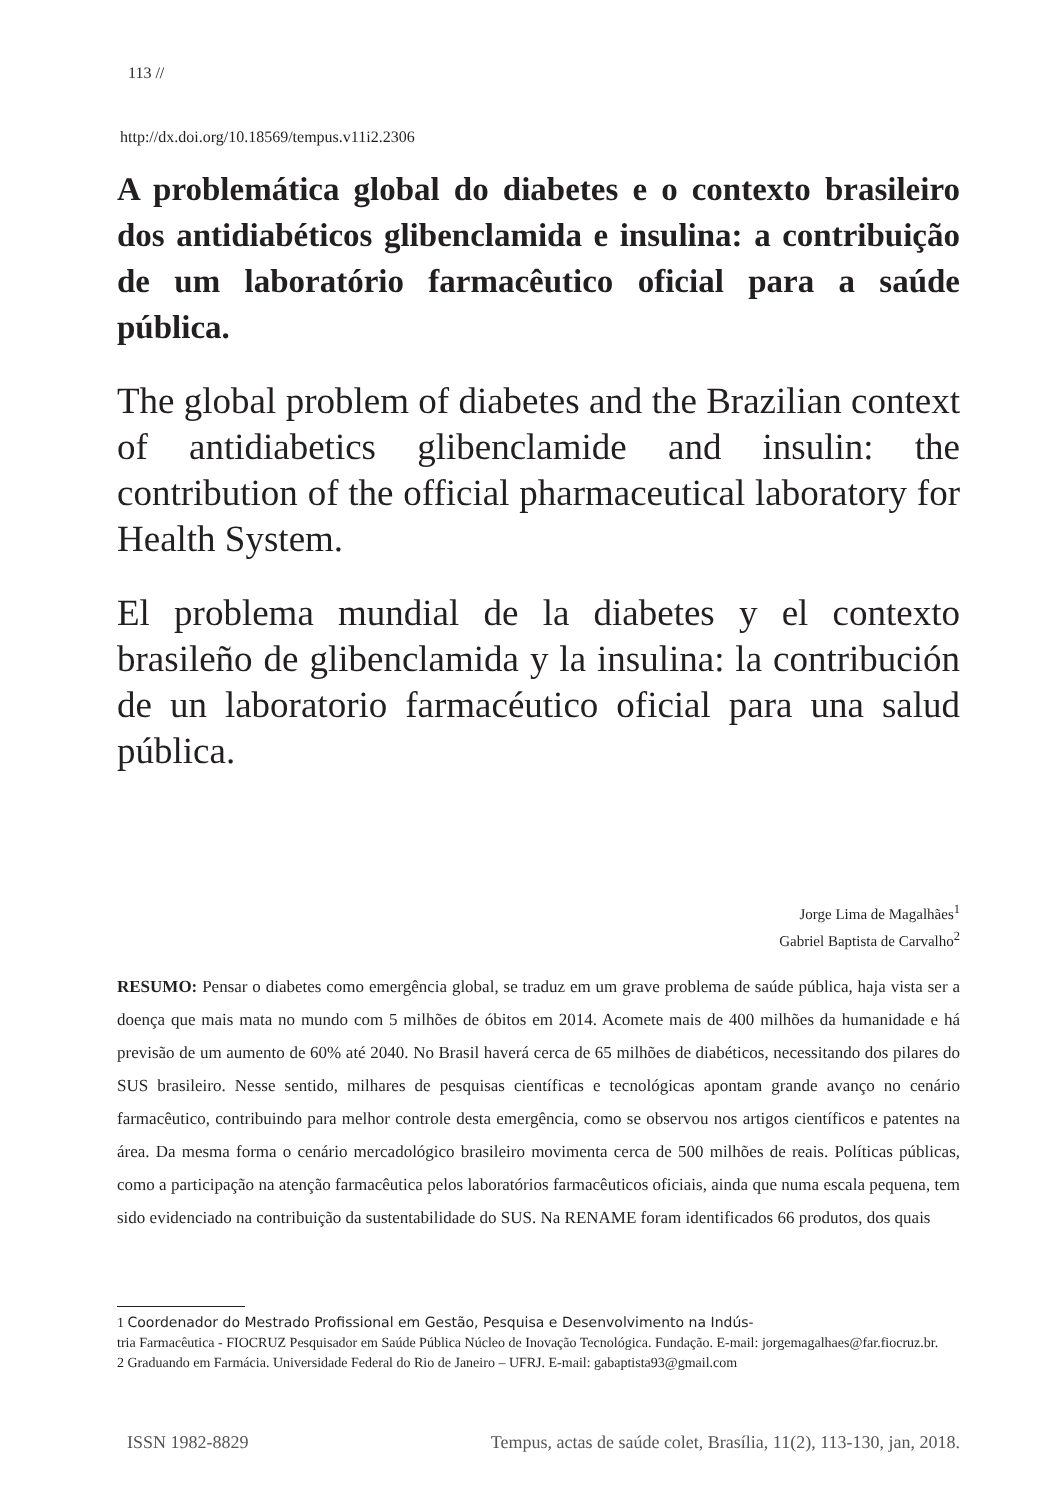113 //
http://dx.doi.org/10.18569/tempus.v11i2.2306
A problemática global do diabetes e o contexto brasileiro dos antidiabéticos glibenclamida e insulina: a contribuição de um laboratório farmacêutico oficial para a saúde pública.
The global problem of diabetes and the Brazilian context of antidiabetics glibenclamide and insulin: the contribution of the official pharmaceutical laboratory for Health System.
El problema mundial de la diabetes y el contexto brasileño de glibenclamida y la insulina: la contribución de un laboratorio farmacéutico oficial para una salud pública.
Jorge Lima de Magalhães<sup>1</sup>
Gabriel Baptista de Carvalho<sup>2</sup>
RESUMO: Pensar o diabetes como emergência global, se traduz em um grave problema de saúde pública, haja vista ser a doença que mais mata no mundo com 5 milhões de óbitos em 2014. Acomete mais de 400 milhões da humanidade e há previsão de um aumento de 60% até 2040. No Brasil haverá cerca de 65 milhões de diabéticos, necessitando dos pilares do SUS brasileiro. Nesse sentido, milhares de pesquisas científicas e tecnológicas apontam grande avanço no cenário farmacêutico, contribuindo para melhor controle desta emergência, como se observou nos artigos científicos e patentes na área. Da mesma forma o cenário mercadológico brasileiro movimenta cerca de 500 milhões de reais. Políticas públicas, como a participação na atenção farmacêutica pelos laboratórios farmacêuticos oficiais, ainda que numa escala pequena, tem sido evidenciado na contribuição da sustentabilidade do SUS. Na RENAME foram identificados 66 produtos, dos quais
1 Coordenador do Mestrado Profissional em Gestão, Pesquisa e Desenvolvimento na Indús-
tria Farmacêutica - FIOCRUZ Pesquisador em Saúde Pública Núcleo de Inovação Tecnológica. Fundação. E-mail: jorgemagalhaes@far.fiocruz.br.
2 Graduando em Farmácia. Universidade Federal do Rio de Janeiro – UFRJ. E-mail: gabaptista93@gmail.com
ISSN 1982-8829 Tempus, actas de saúde colet, Brasília, 11(2), 113-130, jan, 2018.